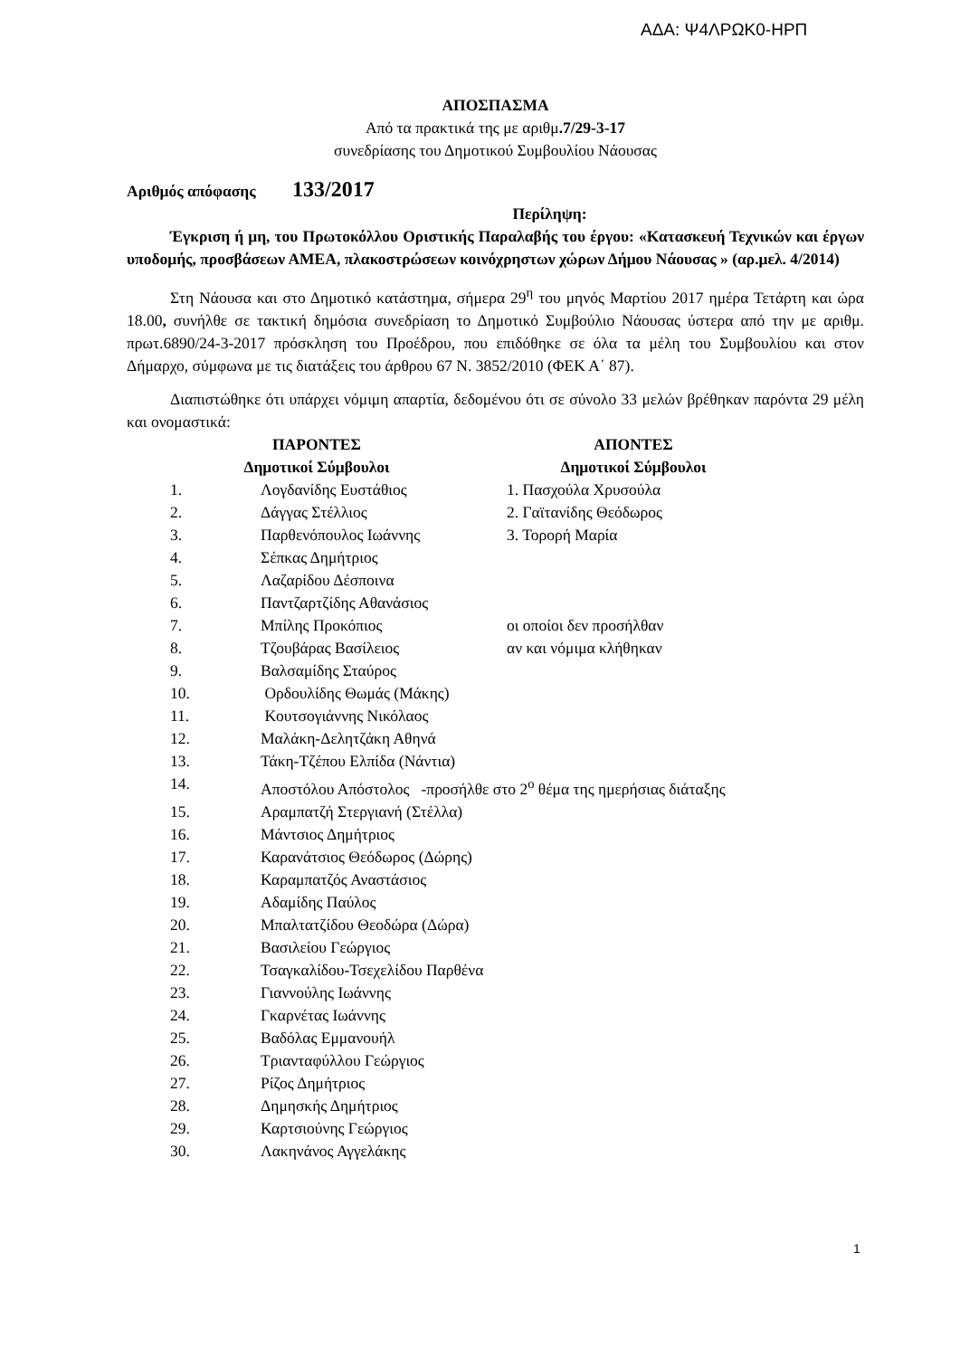ΑΔΑ: Ψ4ΛΡΩΚ0-ΗΡΠ
ΑΠΟΣΠΑΣΜΑ
Από τα πρακτικά της με αριθμ.7/29-3-17
συνεδρίασης του Δημοτικού Συμβουλίου Νάουσας
Αριθμός απόφασης 133/2017
Περίληψη:
Έγκριση ή μη, του Πρωτοκόλλου Οριστικής Παραλαβής του έργου: «Κατασκευή Τεχνικών και έργων υποδομής, προσβάσεων ΑΜΕΑ, πλακοστρώσεων κοινόχρηστων χώρων Δήμου Νάουσας » (αρ.μελ. 4/2014)
Στη Νάουσα και στο Δημοτικό κατάστημα, σήμερα 29<sup>η</sup> του μηνός Μαρτίου 2017 ημέρα Τετάρτη και ώρα 18.00, συνήλθε σε τακτική δημόσια συνεδρίαση το Δημοτικό Συμβούλιο Νάουσας ύστερα από την με αριθμ. πρωτ.6890/24-3-2017 πρόσκληση του Προέδρου, που επιδόθηκε σε όλα τα μέλη του Συμβουλίου και στον Δήμαρχο, σύμφωνα με τις διατάξεις του άρθρου 67 Ν. 3852/2010 (ΦΕΚ Α΄ 87).
Διαπιστώθηκε ότι υπάρχει νόμιμη απαρτία, δεδομένου ότι σε σύνολο 33 μελών βρέθηκαν παρόντα 29 μέλη και ονομαστικά:
| ΠΑΡΟΝΤΕΣ | | ΑΠΟΝΤΕΣ |
| Δημοτικοί Σύμβουλοι | | Δημοτικοί Σύμβουλοι |
| 1. | Λογδανίδης Ευστάθιος | 1. Πασχούλα Χρυσούλα |
| 2. | Δάγγας Στέλλιος | 2. Γαϊτανίδης Θεόδωρος |
| 3. | Παρθενόπουλος Ιωάννης | 3. Τορορή Μαρία |
| 4. | Σέπκας Δημήτριος | |
| 5. | Λαζαρίδου Δέσποινα | |
| 6. | Παντζαρτζίδης Αθανάσιος | |
| 7. | Μπίλης Προκόπιος | οι οποίοι δεν προσήλθαν |
| 8. | Τζουβάρας Βασίλειος | αν και νόμιμα κλήθηκαν |
| 9. | Βαλσαμίδης Σταύρος | |
| 10. | Ορδουλίδης Θωμάς (Μάκης) | |
| 11. | Κουτσογιάννης Νικόλαος | |
| 12. | Μαλάκη-Δελητζάκη Αθηνά | |
| 13. | Τάκη-Τζέπου Ελπίδα (Νάντια) | |
| 14. | Αποστόλου Απόστολος -προσήλθε στο 2<sup>ο</sup> θέμα της ημερήσιας διάταξης | |
| 15. | Αραμπατζή Στεργιανή (Στέλλα) | |
| 16. | Μάντσιος Δημήτριος | |
| 17. | Καρανάτσιος Θεόδωρος (Δώρης) | |
| 18. | Καραμπατζός Αναστάσιος | |
| 19. | Αδαμίδης Παύλος | |
| 20. | Μπαλτατζίδου Θεοδώρα (Δώρα) | |
| 21. | Βασιλείου Γεώργιος | |
| 22. | Τσαγκαλίδου-Τσεχελίδου Παρθένα | |
| 23. | Γιαννούλης Ιωάννης | |
| 24. | Γκαρνέτας Ιωάννης | |
| 25. | Βαδόλας Εμμανουήλ | |
| 26. | Τριανταφύλλου Γεώργιος | |
| 27. | Ρίζος Δημήτριος | |
| 28. | Δημησκής Δημήτριος | |
| 29. | Καρτσιούνης Γεώργιος | |
| 30. | Λακηνάνος Αγγελάκης | |
1